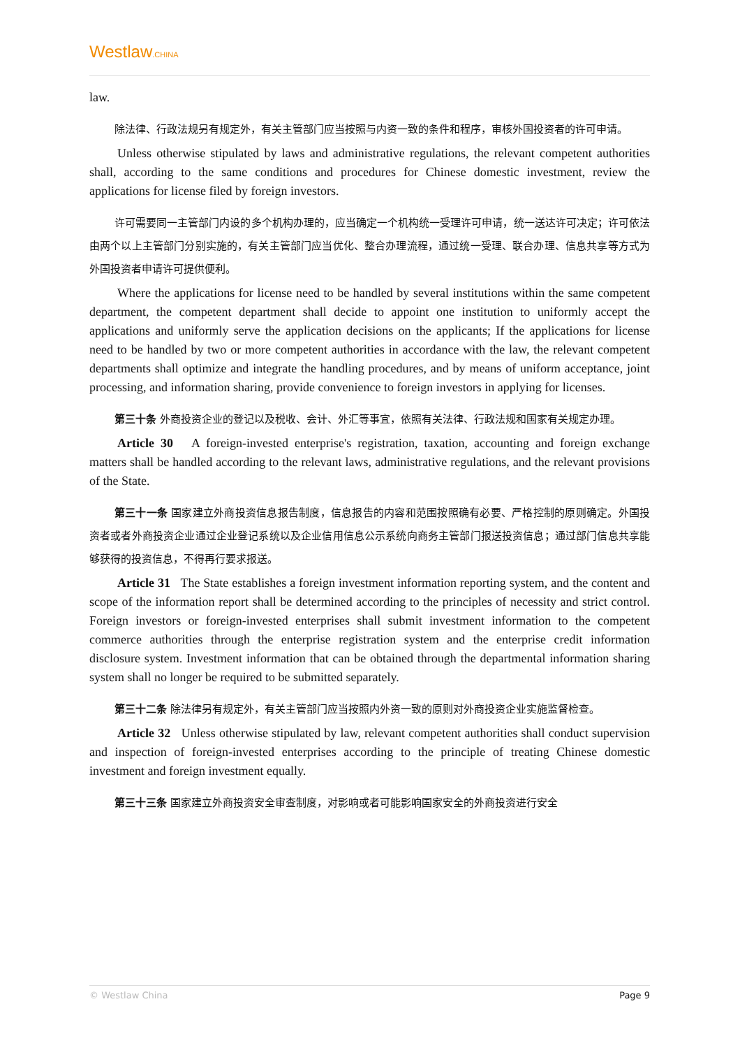Westlaw.CHINA
law.
除法律、行政法规另有规定外，有关主管部门应当按照与内资一致的条件和程序，审核外国投资者的许可申请。
Unless otherwise stipulated by laws and administrative regulations, the relevant competent authorities shall, according to the same conditions and procedures for Chinese domestic investment, review the applications for license filed by foreign investors.
许可需要同一主管部门内设的多个机构办理的，应当确定一个机构统一受理许可申请，统一送达许可决定；许可依法由两个以上主管部门分别实施的，有关主管部门应当优化、整合办理流程，通过统一受理、联合办理、信息共享等方式为外国投资者申请许可提供便利。
Where the applications for license need to be handled by several institutions within the same competent department, the competent department shall decide to appoint one institution to uniformly accept the applications and uniformly serve the application decisions on the applicants; If the applications for license need to be handled by two or more competent authorities in accordance with the law, the relevant competent departments shall optimize and integrate the handling procedures, and by means of uniform acceptance, joint processing, and information sharing, provide convenience to foreign investors in applying for licenses.
第三十条 外商投资企业的登记以及税收、会计、外汇等事宜，依照有关法律、行政法规和国家有关规定办理。
Article 30 A foreign-invested enterprise's registration, taxation, accounting and foreign exchange matters shall be handled according to the relevant laws, administrative regulations, and the relevant provisions of the State.
第三十一条 国家建立外商投资信息报告制度，信息报告的内容和范围按照确有必要、严格控制的原则确定。外国投资者或者外商投资企业通过企业登记系统以及企业信用信息公示系统向商务主管部门报送投资信息；通过部门信息共享能够获得的投资信息，不得再行要求报送。
Article 31 The State establishes a foreign investment information reporting system, and the content and scope of the information report shall be determined according to the principles of necessity and strict control. Foreign investors or foreign-invested enterprises shall submit investment information to the competent commerce authorities through the enterprise registration system and the enterprise credit information disclosure system. Investment information that can be obtained through the departmental information sharing system shall no longer be required to be submitted separately.
第三十二条 除法律另有规定外，有关主管部门应当按照内外资一致的原则对外商投资企业实施监督检查。
Article 32 Unless otherwise stipulated by law, relevant competent authorities shall conduct supervision and inspection of foreign-invested enterprises according to the principle of treating Chinese domestic investment and foreign investment equally.
第三十三条 国家建立外商投资安全审查制度，对影响或者可能影响国家安全的外商投资进行安全
© Westlaw China Page 9